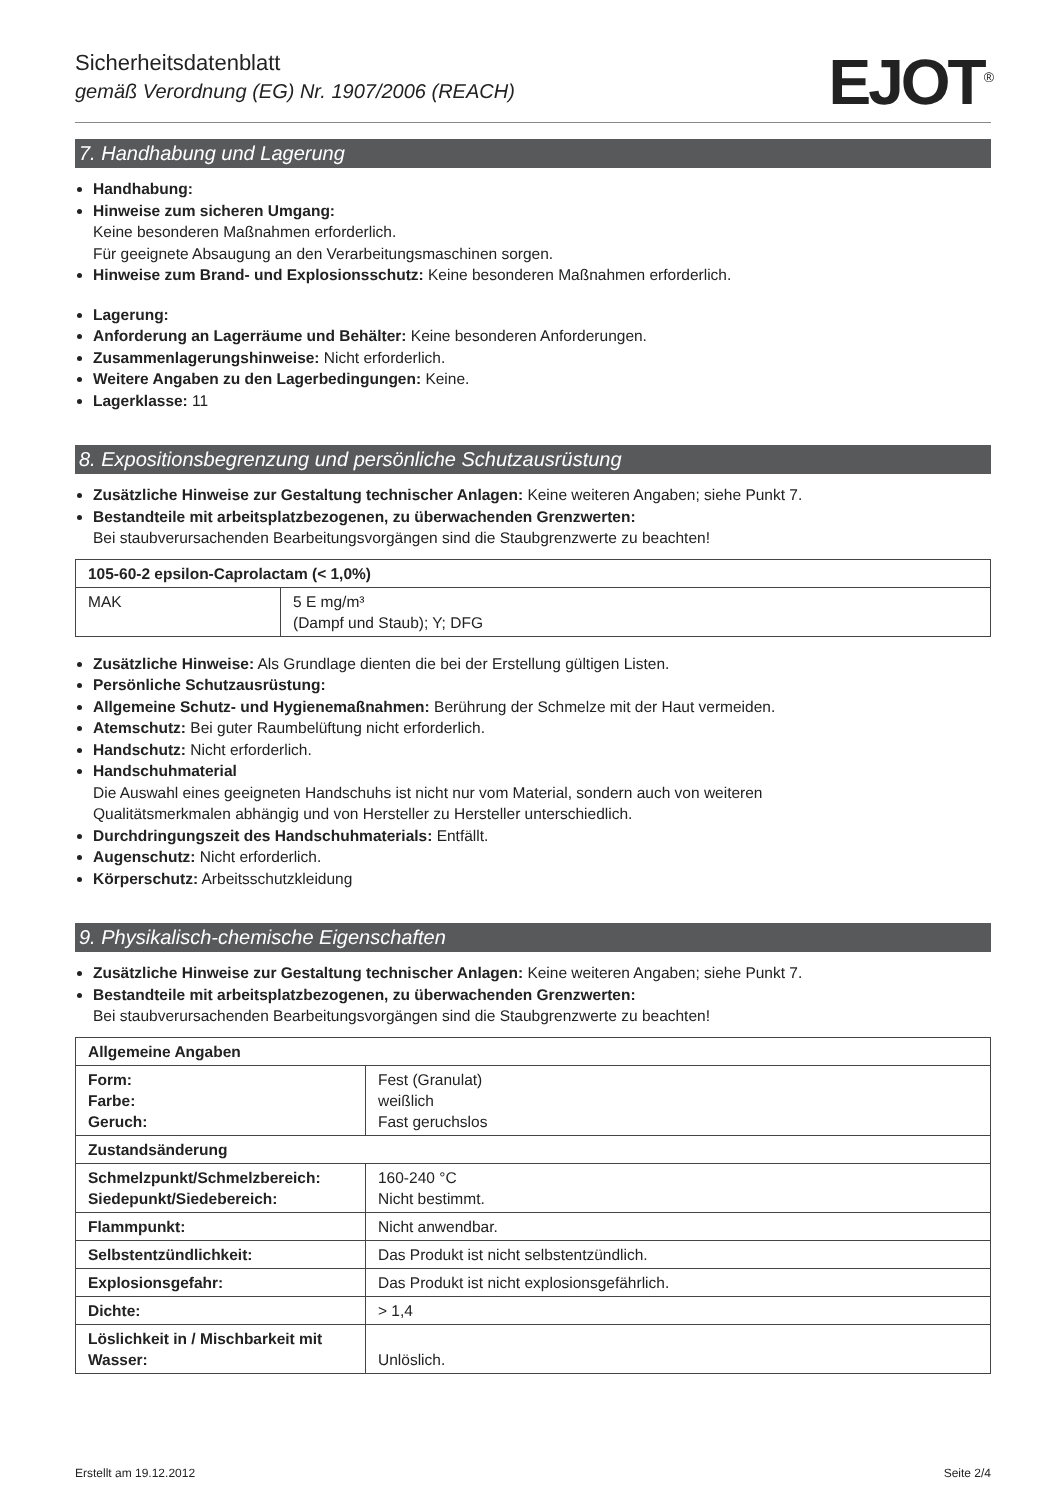Sicherheitsdatenblatt
gemäß Verordnung (EG) Nr. 1907/2006 (REACH)
EJOT<sup>®</sup>
7. Handhabung und Lagerung
Handhabung:
Hinweise zum sicheren Umgang:
Keine besonderen Maßnahmen erforderlich.
Für geeignete Absaugung an den Verarbeitungsmaschinen sorgen.
Hinweise zum Brand- und Explosionsschutz: Keine besonderen Maßnahmen erforderlich.
Lagerung:
Anforderung an Lagerräume und Behälter: Keine besonderen Anforderungen.
Zusammenlagerungshinweise: Nicht erforderlich.
Weitere Angaben zu den Lagerbedingungen: Keine.
Lagerklasse: 11
8. Expositionsbegrenzung und persönliche Schutzausrüstung
Zusätzliche Hinweise zur Gestaltung technischer Anlagen: Keine weiteren Angaben; siehe Punkt 7.
Bestandteile mit arbeitsplatzbezogenen, zu überwachenden Grenzwerten:
Bei staubverursachenden Bearbeitungsvorgängen sind die Staubgrenzwerte zu beachten!
| 105-60-2 epsilon-Caprolactam (< 1,0%) | |
| MAK | 5 E mg/m³ (Dampf und Staub); Y; DFG |
Zusätzliche Hinweise: Als Grundlage dienten die bei der Erstellung gültigen Listen.
Persönliche Schutzausrüstung:
Allgemeine Schutz- und Hygienemaßnahmen: Berührung der Schmelze mit der Haut vermeiden.
Atemschutz: Bei guter Raumbelüftung nicht erforderlich.
Handschutz: Nicht erforderlich.
Handschuhmaterial
Die Auswahl eines geeigneten Handschuhs ist nicht nur vom Material, sondern auch von weiteren
Qualitätsmerkmalen abhängig und von Hersteller zu Hersteller unterschiedlich.
Durchdringungszeit des Handschuhmaterials: Entfällt.
Augenschutz: Nicht erforderlich.
Körperschutz: Arbeitsschutzkleidung
9. Physikalisch-chemische Eigenschaften
Zusätzliche Hinweise zur Gestaltung technischer Anlagen: Keine weiteren Angaben; siehe Punkt 7.
Bestandteile mit arbeitsplatzbezogenen, zu überwachenden Grenzwerten:
Bei staubverursachenden Bearbeitungsvorgängen sind die Staubgrenzwerte zu beachten!
| Allgemeine Angaben | |
| Form: Farbe: Geruch: | Fest (Granulat) weißlich Fast geruchslos |
| Zustandsänderung | |
| Schmelzpunkt/Schmelzbereich: Siedepunkt/Siedebereich: | 160-240 °C Nicht bestimmt. |
| Flammpunkt: | Nicht anwendbar. |
| Selbstentzündlichkeit: | Das Produkt ist nicht selbstentzündlich. |
| Explosionsgefahr: | Das Produkt ist nicht explosionsgefährlich. |
| Dichte: | > 1,4 |
| Löslichkeit in / Mischbarkeit mit Wasser: | Unlöslich. |
Erstellt am 19.12.2012 Seite 2/4